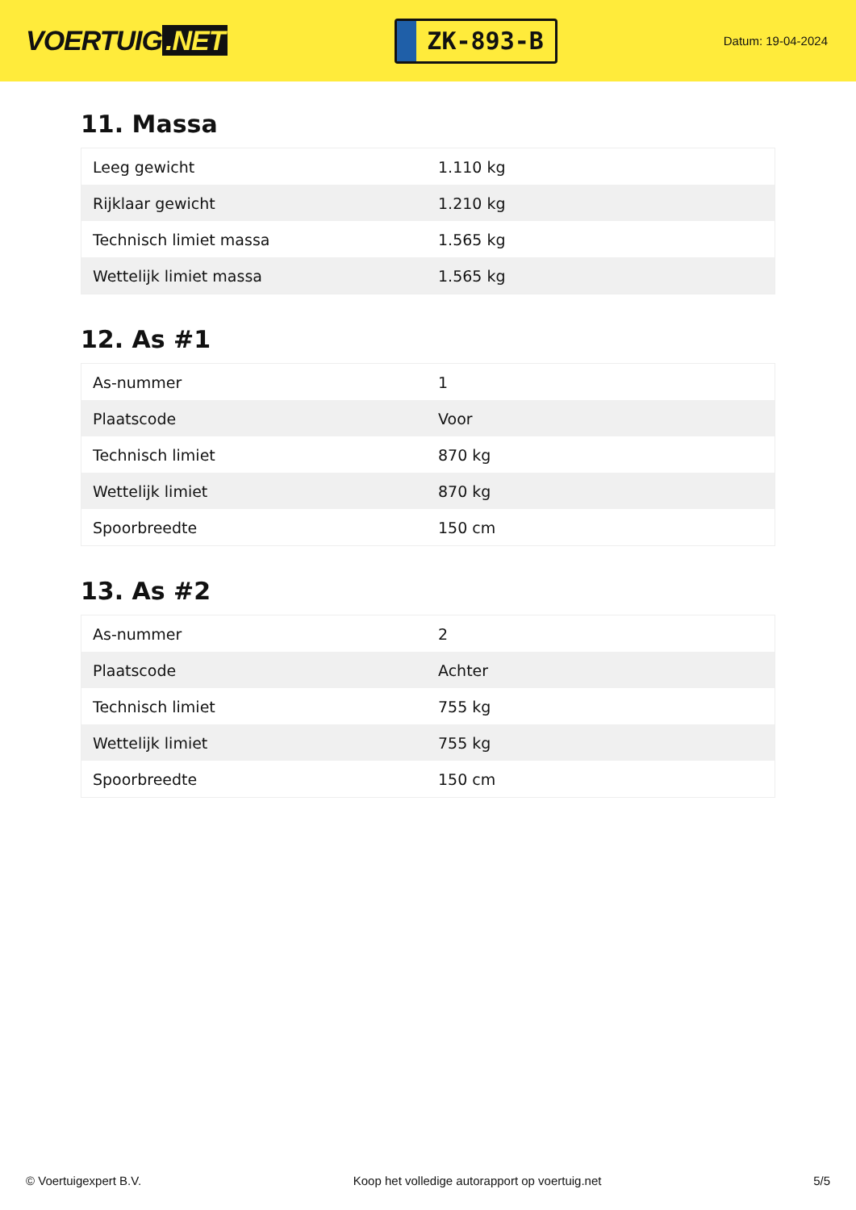VOERTUIG.NET
ZK-893-B
Datum: 19-04-2024
11. Massa
| Leeg gewicht | 1.110 kg |
| Rijklaar gewicht | 1.210 kg |
| Technisch limiet massa | 1.565 kg |
| Wettelijk limiet massa | 1.565 kg |
12. As #1
| As-nummer | 1 |
| Plaatscode | Voor |
| Technisch limiet | 870 kg |
| Wettelijk limiet | 870 kg |
| Spoorbreedte | 150 cm |
13. As #2
| As-nummer | 2 |
| Plaatscode | Achter |
| Technisch limiet | 755 kg |
| Wettelijk limiet | 755 kg |
| Spoorbreedte | 150 cm |
© Voertuigexpert B.V. Koop het volledige autorapport op voertuig.net 5/5